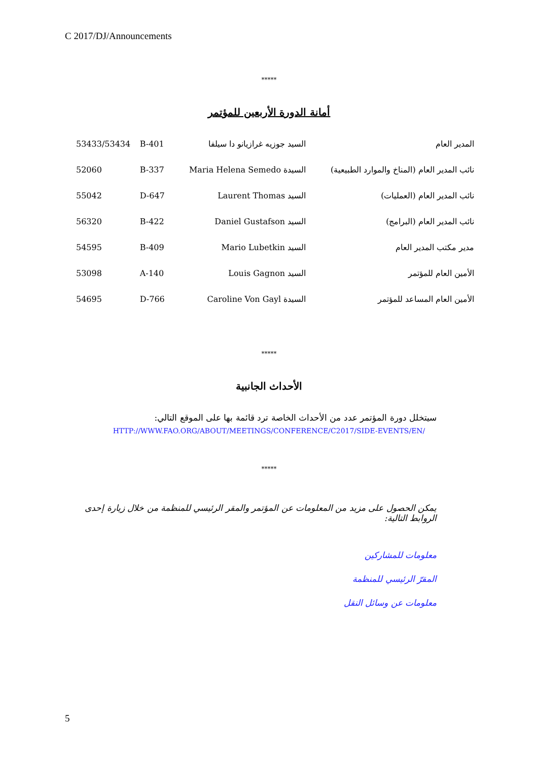C 2017/DJ/Announcements
*****
أمانة الدورة الأربعين للمؤتمر
| 53433/53434 | B-401 | السيد جوزيه غرازيانو دا سيلفا | المدير العام |
| 52060 | B-337 | السيدة Maria Helena Semedo | نائب المدير العام (المناخ والموارد الطبيعية) |
| 55042 | D-647 | السيد Laurent Thomas | نائب المدير العام (العمليات) |
| 56320 | B-422 | السيد Daniel Gustafson | نائب المدير العام (البرامج) |
| 54595 | B-409 | السيد Mario Lubetkin | مدير مكتب المدير العام |
| 53098 | A-140 | السيد Louis Gagnon | الأمين العام للمؤتمر |
| 54695 | D-766 | السيدة Caroline Von Gayl | الأمين العام المساعد للمؤتمر |
*****
الأحداث الجانبية
سيتخلل دورة المؤتمر عدد من الأحداث الخاصة ترد قائمة بها على الموقع التالي:
HTTP://WWW.FAO.ORG/ABOUT/MEETINGS/CONFERENCE/C2017/SIDE-EVENTS/EN/
*****
يمكن الحصول على مزيد من المعلومات عن المؤتمر والمقر الرئيسي للمنظمة من خلال زيارة إحدى الروابط التالية:
معلومات للمشاركين
المقرّ الرئيسي للمنظمة
معلومات عن وسائل النقل
5